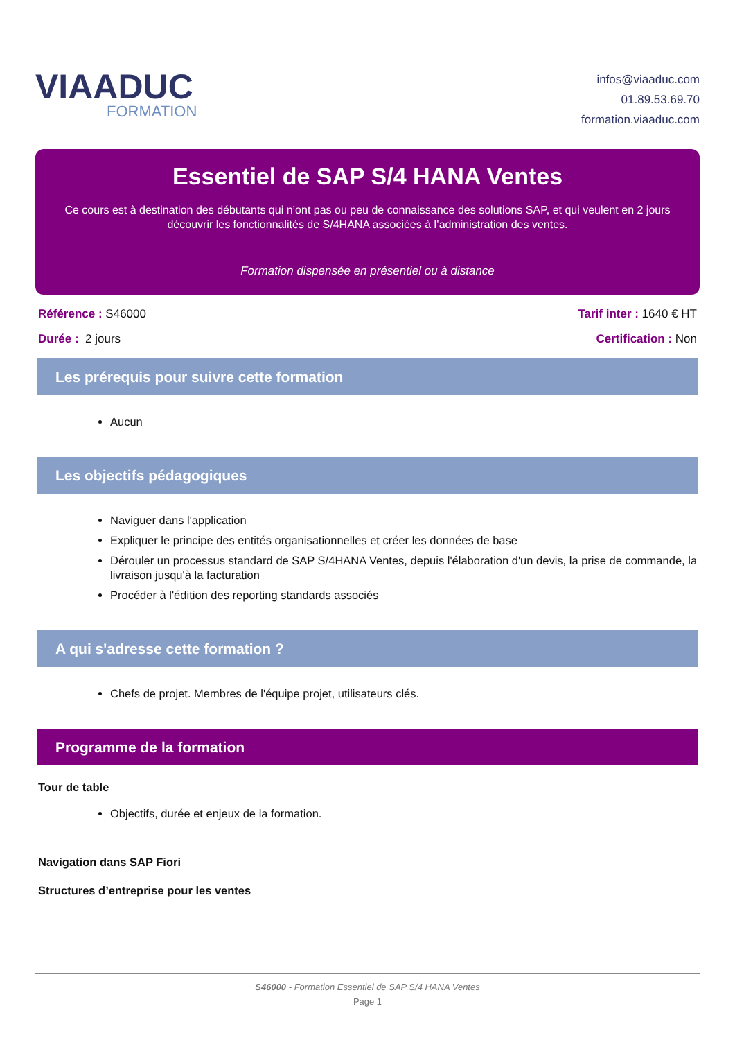VIAADUC
FORMATION
infos@viaaduc.com
01.89.53.69.70
formation.viaaduc.com
Essentiel de SAP S/4 HANA Ventes
Ce cours est à destination des débutants qui n’ont pas ou peu de connaissance des solutions SAP, et qui veulent en 2 jours découvrir les fonctionnalités de S/4HANA associées à l’administration des ventes.
Formation dispensée en présentiel ou à distance
Référence : S46000
Durée : 2 jours
Tarif inter : 1640 € HT
Certification : Non
Les prérequis pour suivre cette formation
Aucun
Les objectifs pédagogiques
Naviguer dans l'application
Expliquer le principe des entités organisationnelles et créer les données de base
Dérouler un processus standard de SAP S/4HANA Ventes, depuis l'élaboration d'un devis, la prise de commande, la livraison jusqu'à la facturation
Procéder à l'édition des reporting standards associés
A qui s'adresse cette formation ?
Chefs de projet. Membres de l'équipe projet, utilisateurs clés.
Programme de la formation
Tour de table
Objectifs, durée et enjeux de la formation.
Navigation dans SAP Fiori
Structures d’entreprise pour les ventes
S46000 - Formation Essentiel de SAP S/4 HANA Ventes
Page 1